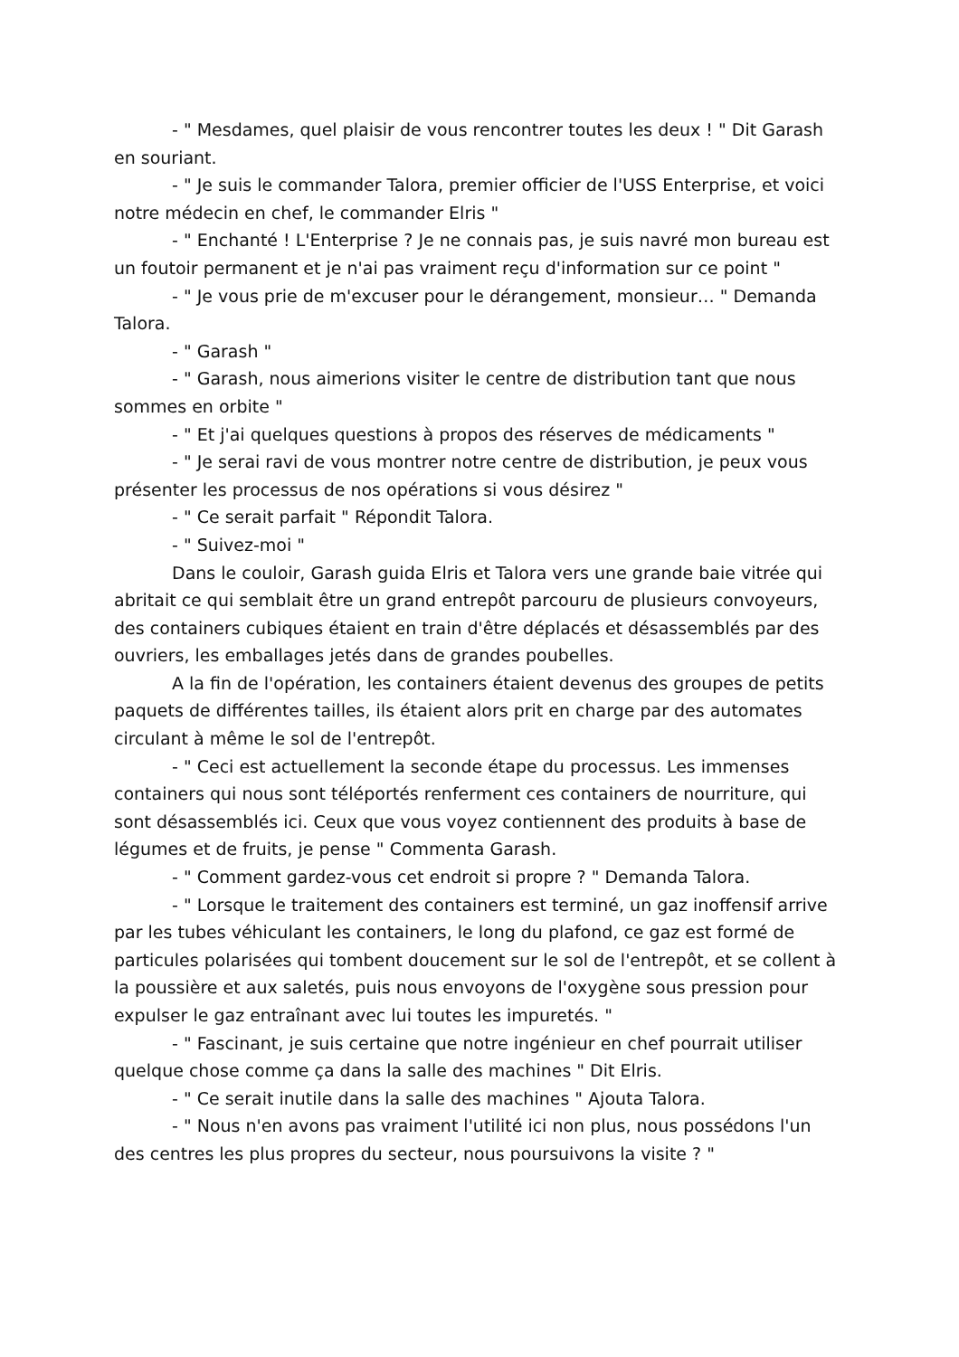- " Mesdames, quel plaisir de vous rencontrer toutes les deux ! " Dit Garash en souriant.
- " Je suis le commander Talora, premier officier de l'USS Enterprise, et voici notre médecin en chef, le commander Elris "
- " Enchanté ! L'Enterprise ? Je ne connais pas, je suis navré mon bureau est un foutoir permanent et je n'ai pas vraiment reçu d'information sur ce point "
- " Je vous prie de m'excuser pour le dérangement, monsieur… " Demanda Talora.
- " Garash "
- " Garash, nous aimerions visiter le centre de distribution tant que nous sommes en orbite "
- " Et j'ai quelques questions à propos des réserves de médicaments "
- " Je serai ravi de vous montrer notre centre de distribution, je peux vous présenter les processus de nos opérations si vous désirez "
- " Ce serait parfait " Répondit Talora.
- " Suivez-moi "
Dans le couloir, Garash guida Elris et Talora vers une grande baie vitrée qui abritait ce qui semblait être un grand entrepôt parcouru de plusieurs convoyeurs, des containers cubiques étaient en train d'être déplacés et désassemblés par des ouvriers, les emballages jetés dans de grandes poubelles.
A la fin de l'opération, les containers étaient devenus des groupes de petits paquets de différentes tailles, ils étaient alors prit en charge par des automates circulant à même le sol de l'entrepôt.
- " Ceci est actuellement la seconde étape du processus. Les immenses containers qui nous sont téléportés renferment ces containers de nourriture, qui sont désassemblés ici. Ceux que vous voyez contiennent des produits à base de légumes et de fruits, je pense " Commenta Garash.
- " Comment gardez-vous cet endroit si propre ? " Demanda Talora.
- " Lorsque le traitement des containers est terminé, un gaz inoffensif arrive par les tubes véhiculant les containers, le long du plafond, ce gaz est formé de particules polarisées qui tombent doucement sur le sol de l'entrepôt, et se collent à la poussière et aux saletés, puis nous envoyons de l'oxygène sous pression pour expulser le gaz entraînant avec lui toutes les impuretés. "
- " Fascinant, je suis certaine que notre ingénieur en chef pourrait utiliser quelque chose comme ça dans la salle des machines " Dit Elris.
- " Ce serait inutile dans la salle des machines " Ajouta Talora.
- " Nous n'en avons pas vraiment l'utilité ici non plus, nous possédons l'un des centres les plus propres du secteur, nous poursuivons la visite ? "